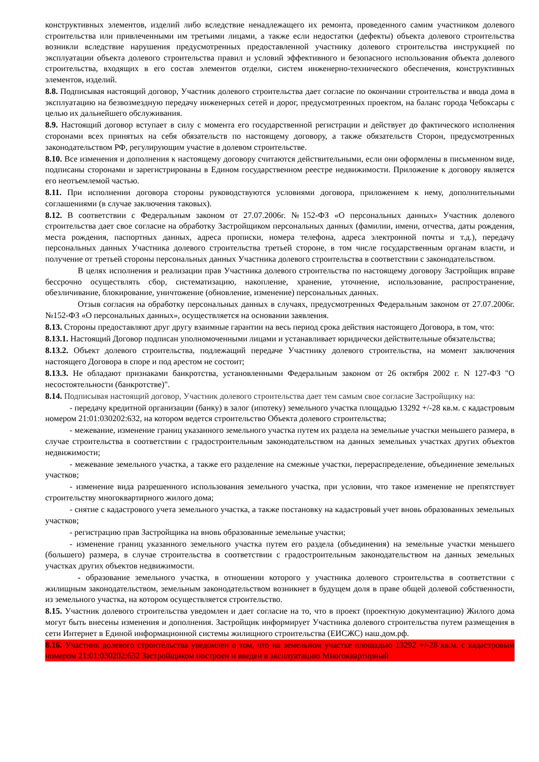конструктивных элементов, изделий либо вследствие ненадлежащего их ремонта, проведенного самим участником долевого строительства или привлеченными им третьими лицами, а также если недостатки (дефекты) объекта долевого строительства возникли вследствие нарушения предусмотренных предоставленной участнику долевого строительства инструкцией по эксплуатации объекта долевого строительства правил и условий эффективного и безопасного использования объекта долевого строительства, входящих в его состав элементов отделки, систем инженерно-технического обеспечения, конструктивных элементов, изделий.
8.8. Подписывая настоящий договор, Участник долевого строительства дает согласие по окончании строительства и ввода дома в эксплуатацию на безвозмездную передачу инженерных сетей и дорог, предусмотренных проектом, на баланс города Чебоксары с целью их дальнейшего обслуживания.
8.9. Настоящий договор вступает в силу с момента его государственной регистрации и действует до фактического исполнения сторонами всех принятых на себя обязательств по настоящему договору, а также обязательств Сторон, предусмотренных законодательством РФ, регулирующим участие в долевом строительстве.
8.10. Все изменения и дополнения к настоящему договору считаются действительными, если они оформлены в письменном виде, подписаны сторонами и зарегистрированы в Едином государственном реестре недвижимости. Приложение к договору является его неотъемлемой частью.
8.11. При исполнении договора стороны руководствуются условиями договора, приложением к нему, дополнительными соглашениями (в случае заключения таковых).
8.12. В соответствии с Федеральным законом от 27.07.2006г. №152-ФЗ «О персональных данных» Участник долевого строительства дает свое согласие на обработку Застройщиком персональных данных (фамилии, имени, отчества, даты рождения, места рождения, паспортных данных, адреса прописки, номера телефона, адреса электронной почты и т.д.), передачу персональных данных Участника долевого строительства третьей стороне, в том числе государственным органам власти, и получение от третьей стороны персональных данных Участника долевого строительства в соответствии с законодательством.
В целях исполнения и реализации прав Участника долевого строительства по настоящему договору Застройщик вправе бессрочно осуществлять сбор, систематизацию, накопление, хранение, уточнение, использование, распространение, обезличивание, блокирование, уничтожение (обновление, изменение) персональных данных.
Отзыв согласия на обработку персональных данных в случаях, предусмотренных Федеральным законом от 27.07.2006г. №152-ФЗ «О персональных данных», осуществляется на основании заявления.
8.13. Стороны предоставляют друг другу взаимные гарантии на весь период срока действия настоящего Договора, в том, что:
8.13.1. Настоящий Договор подписан уполномоченными лицами и устанавливает юридически действительные обязательства;
8.13.2. Объект долевого строительства, подлежащий передаче Участнику долевого строительства, на момент заключения настоящего Договора в споре и под арестом не состоит;
8.13.3. Не обладают признаками банкротства, установленными Федеральным законом от 26 октября 2002 г. N 127-ФЗ "О несостоятельности (банкротстве)".
8.14. Подписывая настоящий договор, Участник долевого строительства дает тем самым свое согласие Застройщику на:
- передачу кредитной организации (банку) в залог (ипотеку) земельного участка площадью 13292 +/-28 кв.м. с кадастровым номером 21:01:030202:632, на котором ведется строительство Объекта долевого строительства;
- межевание, изменение границ указанного земельного участка путем их раздела на земельные участки меньшего размера, в случае строительства в соответствии с градостроительным законодательством на данных земельных участках других объектов недвижимости;
- межевание земельного участка, а также его разделение на смежные участки, перераспределение, объединение земельных участков;
- изменение вида разрешенного использования земельного участка, при условии, что такое изменение не препятствует строительству многоквартирного жилого дома;
- снятие с кадастрового учета земельного участка, а также постановку на кадастровый учет вновь образованных земельных участков;
- регистрацию прав Застройщика на вновь образованные земельные участки;
- изменение границ указанного земельного участка путем его раздела (объединения) на земельные участки меньшего (большего) размера, в случае строительства в соответствии с градостроительным законодательством на данных земельных участках других объектов недвижимости.
- образование земельного участка, в отношении которого у участника долевого строительства в соответствии с жилищным законодательством, земельным законодательством возникнет в будущем доля в праве общей долевой собственности, из земельного участка, на котором осуществляется строительство.
8.15. Участник долевого строительства уведомлен и дает согласие на то, что в проект (проектную документацию) Жилого дома могут быть внесены изменения и дополнения. Застройщик информирует Участника долевого строительства путем размещения в сети Интернет в Единой информационной системы жилищного строительства (ЕИСЖС) наш.дом.рф.
8.16. Участник долевого строительства уведомлен о том, что на земельном участке площадью 13292 +/-28 кв.м. с кадастровым номером 21:01:030202:632 Застройщиком построен и введен в эксплуатацию Многоквартирный